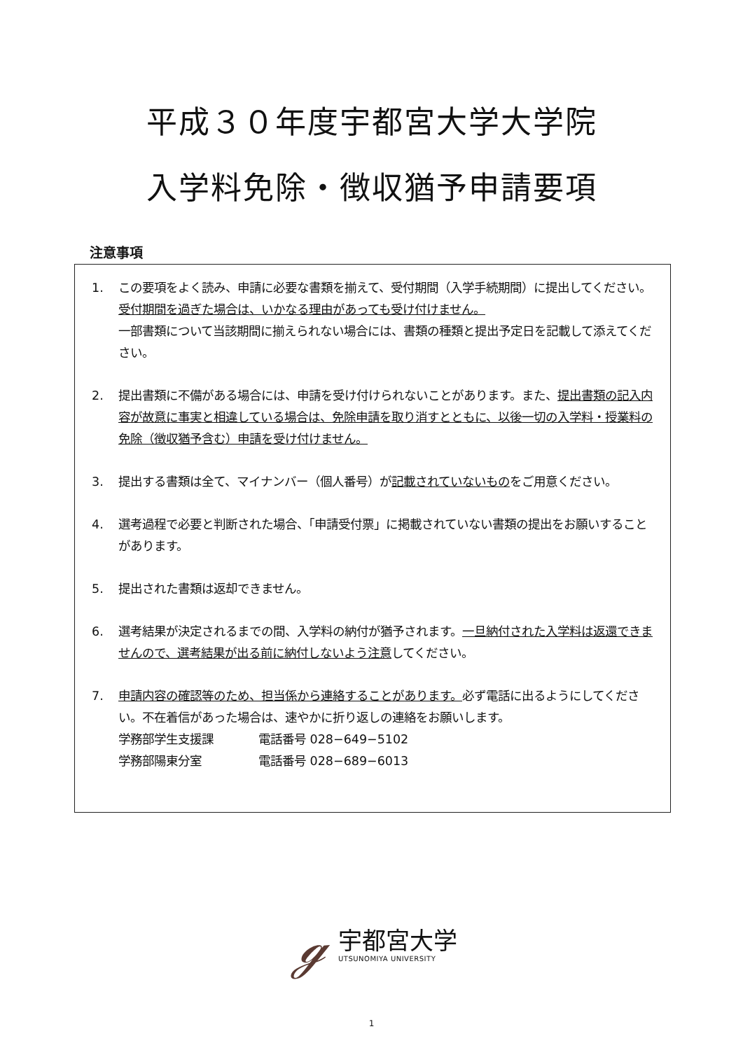平成３０年度宇都宮大学大学院
入学料免除・徴収猶予申請要項
注意事項
1. この要項をよく読み、申請に必要な書類を揃えて、受付期間（入学手続期間）に提出してください。受付期間を過ぎた場合は、いかなる理由があっても受け付けません。
一部書類について当該期間に揃えられない場合には、書類の種類と提出予定日を記載して添えてください。
2. 提出書類に不備がある場合には、申請を受け付けられないことがあります。また、提出書類の記入内容が故意に事実と相違している場合は、免除申請を取り消すとともに、以後一切の入学料・授業料の免除（徴収猶予含む）申請を受け付けません。
3. 提出する書類は全て、マイナンバー（個人番号）が記載されていないものをご用意ください。
4. 選考過程で必要と判断された場合、「申請受付票」に掲載されていない書類の提出をお願いすることがあります。
5. 提出された書類は返却できません。
6. 選考結果が決定されるまでの間、入学料の納付が猶予されます。一旦納付された入学料は返還できませんので、選考結果が出る前に納付しないよう注意してください。
7. 申請内容の確認等のため、担当係から連絡することがあります。必ず電話に出るようにしてください。不在着信があった場合は、速やかに折り返しの連絡をお願いします。
学務部学生支援課 電話番号 028−649−5102
学務部陽東分室 電話番号 028−689−6013
ℊ
宇都宮大学
UTSUNOMIYA UNIVERSITY
1